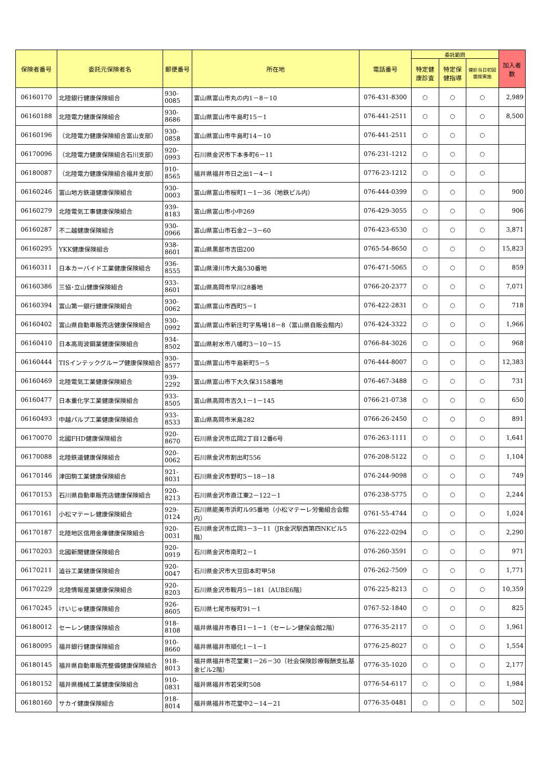| 保険者番号 | 委託元保険者名 | 郵便番号 | 所在地 | 電話番号 | 委託範囲 | | | 加入者数 |
| --- | --- | --- | --- | --- | --- | --- | --- | --- |
| | | | | | 特定健康診査 | 特定保健指導 | 健診当日初回面接実施 | |
| 06160170 | 北陸銀行健康保険組合 | 930-0085 | 富山県富山市丸の内1－8－10 | 076-431-8300 | ○ | ○ | ○ | 2,989 |
| 06160188 | 北陸電力健康保険組合 | 930-8686 | 富山県富山市牛島町15－1 | 076-441-2511 | ○ | ○ | ○ | 8,500 |
| 06160196 | （北陸電力健康保険組合富山支部） | 930-0858 | 富山県富山市牛島町14－10 | 076-441-2511 | ○ | ○ | ○ | |
| 06170096 | （北陸電力健康保険組合石川支部） | 920-0993 | 石川県金沢市下本多町6－11 | 076-231-1212 | ○ | ○ | ○ | |
| 06180087 | （北陸電力健康保険組合福井支部） | 910-8565 | 福井県福井市日之出1－4－1 | 0776-23-1212 | ○ | ○ | ○ | |
| 06160246 | 富山地方鉄道健康保険組合 | 930-0003 | 富山県富山市桜町1－1－36（地鉄ビル内） | 076-444-0399 | ○ | ○ | ○ | 900 |
| 06160279 | 北陸電気工事健康保険組合 | 939-8183 | 富山県富山市小中269 | 076-429-3055 | ○ | ○ | ○ | 906 |
| 06160287 | 不二越健康保険組合 | 930-0966 | 富山県富山市石金2－3－60 | 076-423-6530 | ○ | ○ | ○ | 3,871 |
| 06160295 | YKK健康保険組合 | 938-8601 | 富山県黒部市吉田200 | 0765-54-8650 | ○ | ○ | ○ | 15,823 |
| 06160311 | 日本カーバイド工業健康保険組合 | 936-8555 | 富山県滑川市大島530番地 | 076-471-5065 | ○ | ○ | ○ | 859 |
| 06160386 | 三協･立山健康保険組合 | 933-8601 | 富山県高岡市早川28番地 | 0766-20-2377 | ○ | ○ | ○ | 7,071 |
| 06160394 | 富山第一銀行健康保険組合 | 930-0062 | 富山県富山市西町5－1 | 076-422-2831 | ○ | ○ | ○ | 718 |
| 06160402 | 富山県自動車販売店健康保険組合 | 930-0992 | 富山県富山市新庄町字馬場18－8（富山県自販会館内） | 076-424-3322 | ○ | ○ | ○ | 1,966 |
| 06160410 | 日本高周波鋼業健康保険組合 | 934-8502 | 富山県射水市八幡町3－10－15 | 0766-84-3026 | ○ | ○ | ○ | 968 |
| 06160444 | TISインテックグループ健康保険組合 | 930-8577 | 富山県富山市牛島新町5－5 | 076-444-8007 | ○ | ○ | ○ | 12,383 |
| 06160469 | 北陸電気工業健康保険組合 | 939-2292 | 富山県富山市下大久保3158番地 | 076-467-3488 | ○ | ○ | ○ | 731 |
| 06160477 | 日本重化学工業健康保険組合 | 933-8505 | 富山県高岡市吉久1－1－145 | 0766-21-0738 | ○ | ○ | ○ | 650 |
| 06160493 | 中越パルプ工業健康保険組合 | 933-8533 | 富山県高岡市米島282 | 0766-26-2450 | ○ | ○ | ○ | 891 |
| 06170070 | 北國FHD健康保険組合 | 920-8670 | 石川県金沢市広岡2丁目12番6号 | 076-263-1111 | ○ | ○ | ○ | 1,641 |
| 06170088 | 北陸鉄道健康保険組合 | 920-0062 | 石川県金沢市割出町556 | 076-208-5122 | ○ | ○ | ○ | 1,104 |
| 06170146 | 津田駒工業健康保険組合 | 921-8031 | 石川県金沢市野町5－18－18 | 076-244-9098 | ○ | ○ | ○ | 749 |
| 06170153 | 石川県自動車販売店健康保険組合 | 920-8213 | 石川県金沢市直江東2－122－1 | 076-238-5775 | ○ | ○ | ○ | 2,244 |
| 06170161 | 小松マテーレ健康保険組合 | 929-0124 | 石川県能美市浜町ル95番地（小松マテーレ労働組合会館内） | 0761-55-4744 | ○ | ○ | ○ | 1,024 |
| 06170187 | 北陸地区信用金庫健康保険組合 | 920-0031 | 石川県金沢市広岡3－3－11（JR金沢駅西第四NKビル5階） | 076-222-0294 | ○ | ○ | ○ | 2,290 |
| 06170203 | 北國新聞健康保険組合 | 920-0919 | 石川県金沢市南町2－1 | 076-260-3591 | ○ | ○ | ○ | 971 |
| 06170211 | 澁谷工業健康保険組合 | 920-0047 | 石川県金沢市大豆田本町甲58 | 076-262-7509 | ○ | ○ | ○ | 1,771 |
| 06170229 | 北陸情報産業健康保険組合 | 920-8203 | 石川県金沢市鞍月5－181（AUBE6階） | 076-225-8213 | ○ | ○ | ○ | 10,359 |
| 06170245 | けいじゅ健康保険組合 | 926-8605 | 石川県七尾市桜町91－1 | 0767-52-1840 | ○ | ○ | ○ | 825 |
| 06180012 | セーレン健康保険組合 | 918-8108 | 福井県福井市春日1－1－1（セーレン健保会館2階） | 0776-35-2117 | ○ | ○ | ○ | 1,961 |
| 06180095 | 福井銀行健康保険組合 | 910-8660 | 福井県福井市順化1－1－1 | 0776-25-8027 | ○ | ○ | ○ | 1,554 |
| 06180145 | 福井県自動車販売整備健康保険組合 | 918-8013 | 福井県福井市花堂東1－26－30（社会保険診療報酬支払基金ビル2階） | 0776-35-1020 | ○ | ○ | ○ | 2,177 |
| 06180152 | 福井県機械工業健康保険組合 | 910-0831 | 福井県福井市若栄町508 | 0776-54-6117 | ○ | ○ | ○ | 1,984 |
| 06180160 | サカイ健康保険組合 | 918-8014 | 福井県福井市花堂中2－14－21 | 0776-35-0481 | ○ | ○ | ○ | 502 |